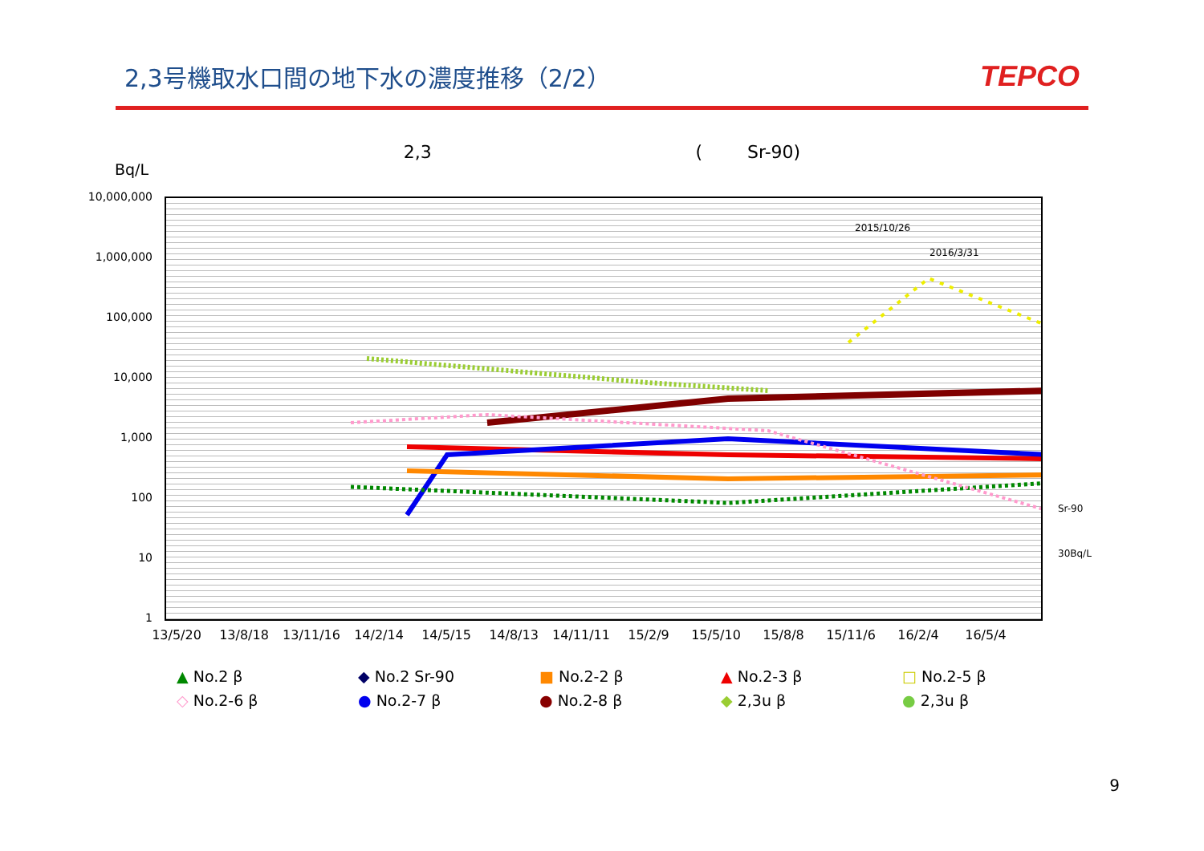2,3号機取水口間の地下水の濃度推移（2/2）
TEPCO
2,3 ( Sr-90)
Bq/L
10,000,000
1,000,000
100,000
10,000
1,000
100
10
1
2015/10/26
2016/3/31
Sr-90
30Bq/L
13/5/20 13/8/18 13/11/16 14/2/14 14/5/15 14/8/13 14/11/11 15/2/9 15/5/10 15/8/8 15/11/6 16/2/4 16/5/4
▲ No.2 β
◆ No.2 Sr-90
■ No.2-2 β
▲ No.2-3 β
□ No.2-5 β
◇ No.2-6 β
● No.2-7 β
● No.2-8 β
◆ 2,3u β
● 2,3u β
9